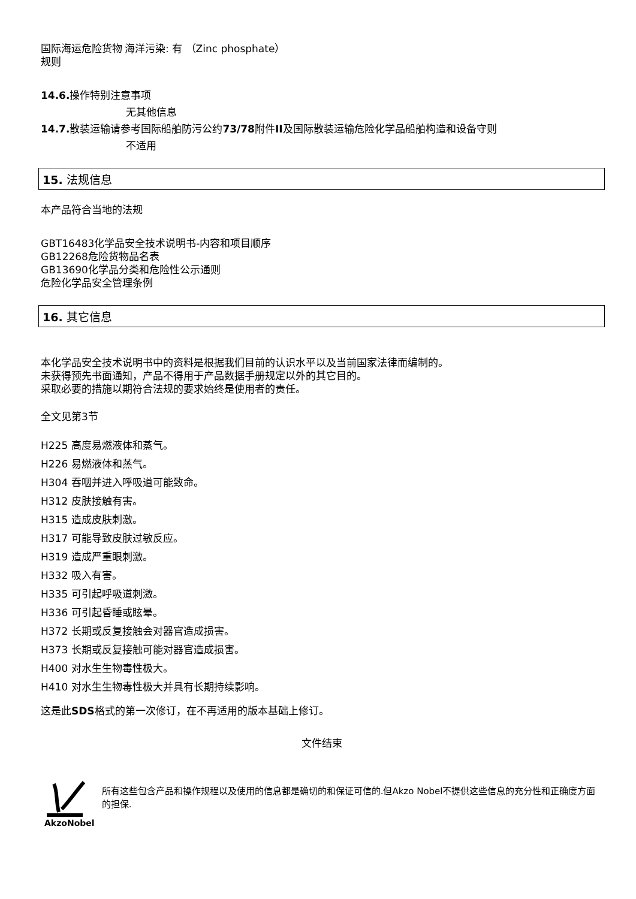国际海运危险货物规则
海洋污染: 有 （Zinc phosphate）
14.6. 操作特别注意事项
无其他信息
14.7. 散装运输请参考国际船舶防污公约73/78附件II及国际散装运输危险化学品船舶构造和设备守则
不适用
15. 法规信息
本产品符合当地的法规
GBT16483化学品安全技术说明书-内容和项目顺序
GB12268危险货物品名表
GB13690化学品分类和危险性公示通则
危险化学品安全管理条例
16. 其它信息
本化学品安全技术说明书中的资料是根据我们目前的认识水平以及当前国家法律而编制的。
未获得预先书面通知，产品不得用于产品数据手册规定以外的其它目的。
采取必要的措施以期符合法规的要求始终是使用者的责任。
全文见第3节
H225 高度易燃液体和蒸气。
H226 易燃液体和蒸气。
H304 吞咽并进入呼吸道可能致命。
H312 皮肤接触有害。
H315 造成皮肤刺激。
H317 可能导致皮肤过敏反应。
H319 造成严重眼刺激。
H332 吸入有害。
H335 可引起呼吸道刺激。
H336 可引起昏睡或眩晕。
H372 长期或反复接触会对器官造成损害。
H373 长期或反复接触可能对器官造成损害。
H400 对水生生物毒性极大。
H410 对水生生物毒性极大并具有长期持续影响。
这是此SDS格式的第一次修订，在不再适用的版本基础上修订。
文件结束
AkzoNobel
所有这些包含产品和操作规程以及使用的信息都是确切的和保证可信的.但Akzo Nobel不提供这些信息的充分性和正确度方面的担保.